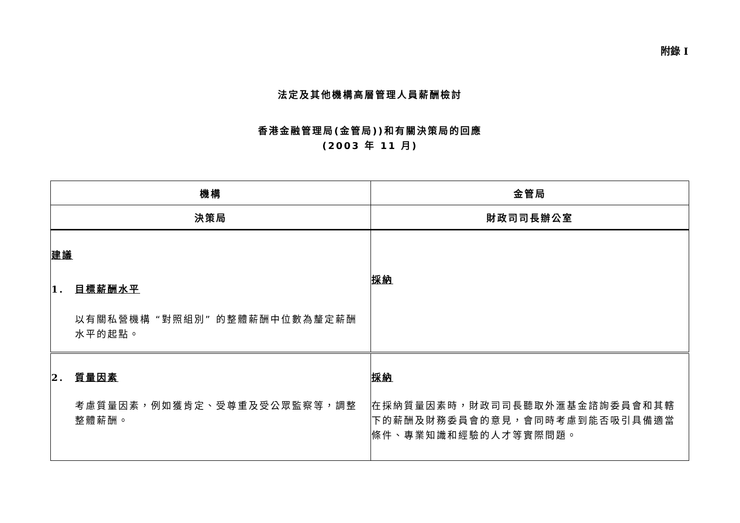附錄 I
法定及其他機構高層管理人員薪酬檢討
香港金融管理局(金管局))和有關決策局的回應
(2003 年 11 月)
| 機構 | 金管局 |
| 決策局 | 財政司司長辦公室 |
| 建議 1. 目標薪酬水平 以有關私營機構 “對照組別” 的整體薪酬中位數為釐定薪酬水平的起點。 | 採納 |
| 2. 質量因素 考慮質量因素，例如獲肯定、受尊重及受公眾監察等，調整整體薪酬。 | 採納 在採納質量因素時，財政司司長聽取外滙基金諮詢委員會和其轄下的薪酬及財務委員會的意見，會同時考慮到能否吸引具備適當條件、專業知識和經驗的人才等實際問題。 |